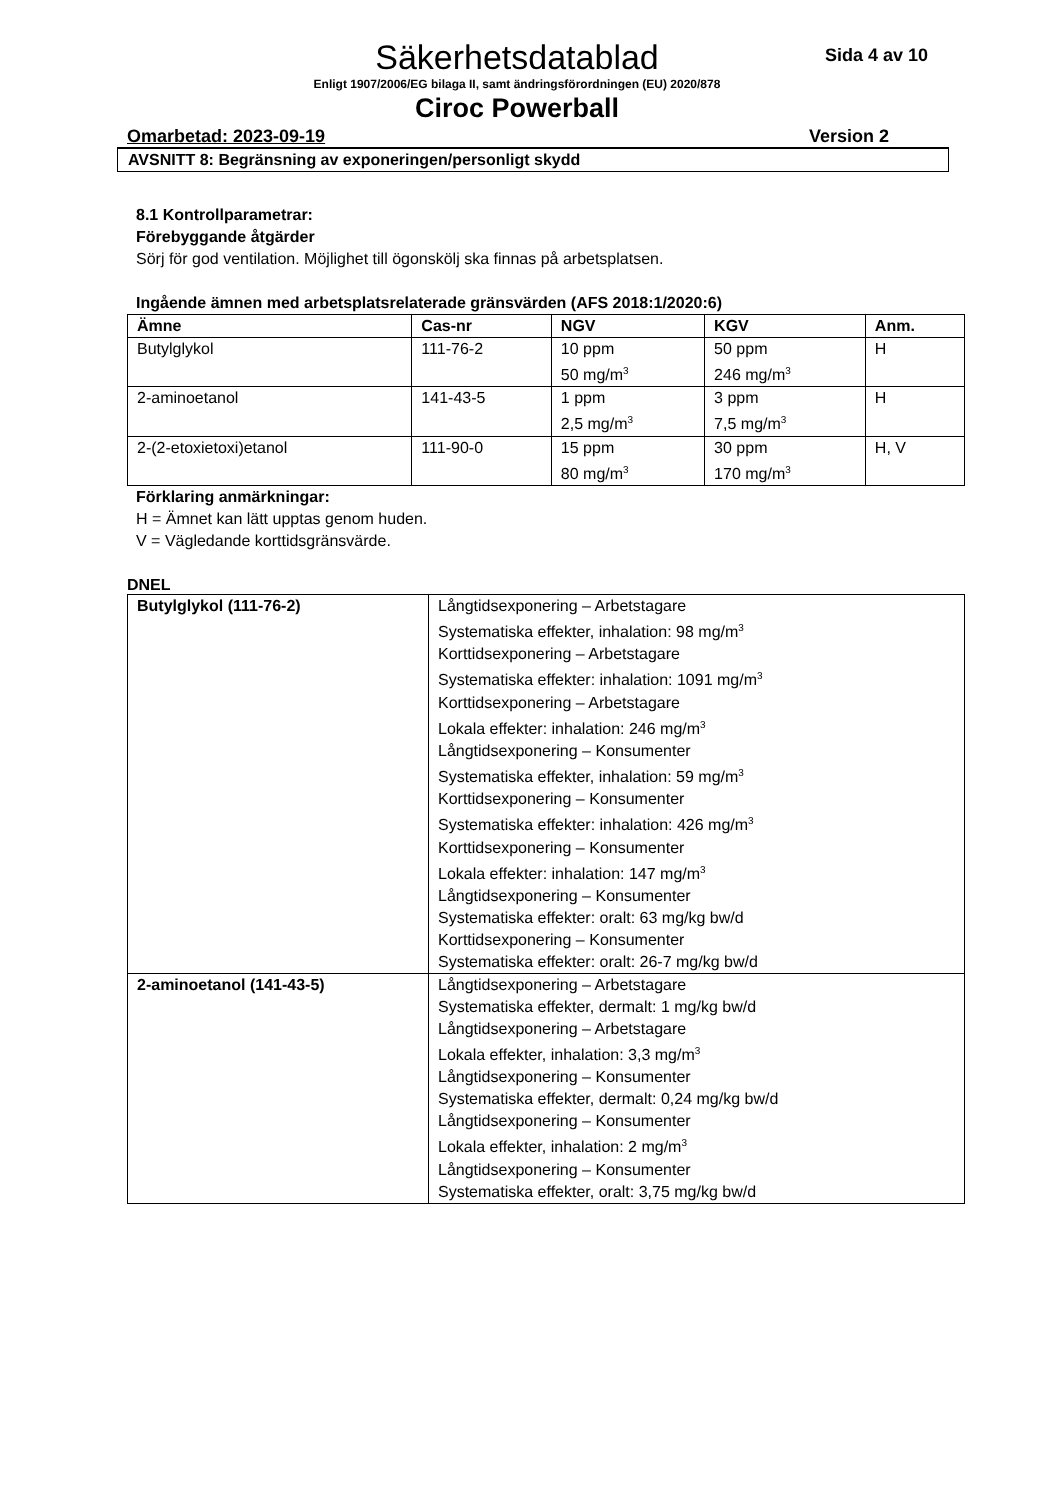Sida 4 av 10
Säkerhetsdatablad
Enligt 1907/2006/EG bilaga II, samt ändringsförordningen (EU) 2020/878
Ciroc Powerball
Omarbetad: 2023-09-19 Version 2
AVSNITT 8: Begränsning av exponeringen/personligt skydd
8.1 Kontrollparametrar:
Förebyggande åtgärder
Sörj för god ventilation. Möjlighet till ögonskölj ska finnas på arbetsplatsen.
Ingående ämnen med arbetsplatsrelaterade gränsvärden (AFS 2018:1/2020:6)
| Ämne | Cas-nr | NGV | KGV | Anm. |
| --- | --- | --- | --- | --- |
| Butylglykol | 111-76-2 | 10 ppm 50 mg/m<sup>3</sup> | 50 ppm 246 mg/m<sup>3</sup> | H |
| 2-aminoetanol | 141-43-5 | 1 ppm 2,5 mg/m<sup>3</sup> | 3 ppm 7,5 mg/m<sup>3</sup> | H |
| 2-(2-etoxietoxi)etanol | 111-90-0 | 15 ppm 80 mg/m<sup>3</sup> | 30 ppm 170 mg/m<sup>3</sup> | H, V |
Förklaring anmärkningar:
H = Ämnet kan lätt upptas genom huden.
V = Vägledande korttidsgränsvärde.
DNEL
| Butylglykol (111-76-2) | Långtidsexponering – Arbetstagare Systematiska effekter, inhalation: 98 mg/m<sup>3</sup> Korttidsexponering – Arbetstagare Systematiska effekter: inhalation: 1091 mg/m<sup>3</sup> Korttidsexponering – Arbetstagare Lokala effekter: inhalation: 246 mg/m<sup>3</sup> Långtidsexponering – Konsumenter Systematiska effekter, inhalation: 59 mg/m<sup>3</sup> Korttidsexponering – Konsumenter Systematiska effekter: inhalation: 426 mg/m<sup>3</sup> Korttidsexponering – Konsumenter Lokala effekter: inhalation: 147 mg/m<sup>3</sup> Långtidsexponering – Konsumenter Systematiska effekter: oralt: 63 mg/kg bw/d Korttidsexponering – Konsumenter Systematiska effekter: oralt: 26-7 mg/kg bw/d |
| 2-aminoetanol (141-43-5) | Långtidsexponering – Arbetstagare Systematiska effekter, dermalt: 1 mg/kg bw/d Långtidsexponering – Arbetstagare Lokala effekter, inhalation: 3,3 mg/m<sup>3</sup> Långtidsexponering – Konsumenter Systematiska effekter, dermalt: 0,24 mg/kg bw/d Långtidsexponering – Konsumenter Lokala effekter, inhalation: 2 mg/m<sup>3</sup> Långtidsexponering – Konsumenter Systematiska effekter, oralt: 3,75 mg/kg bw/d |